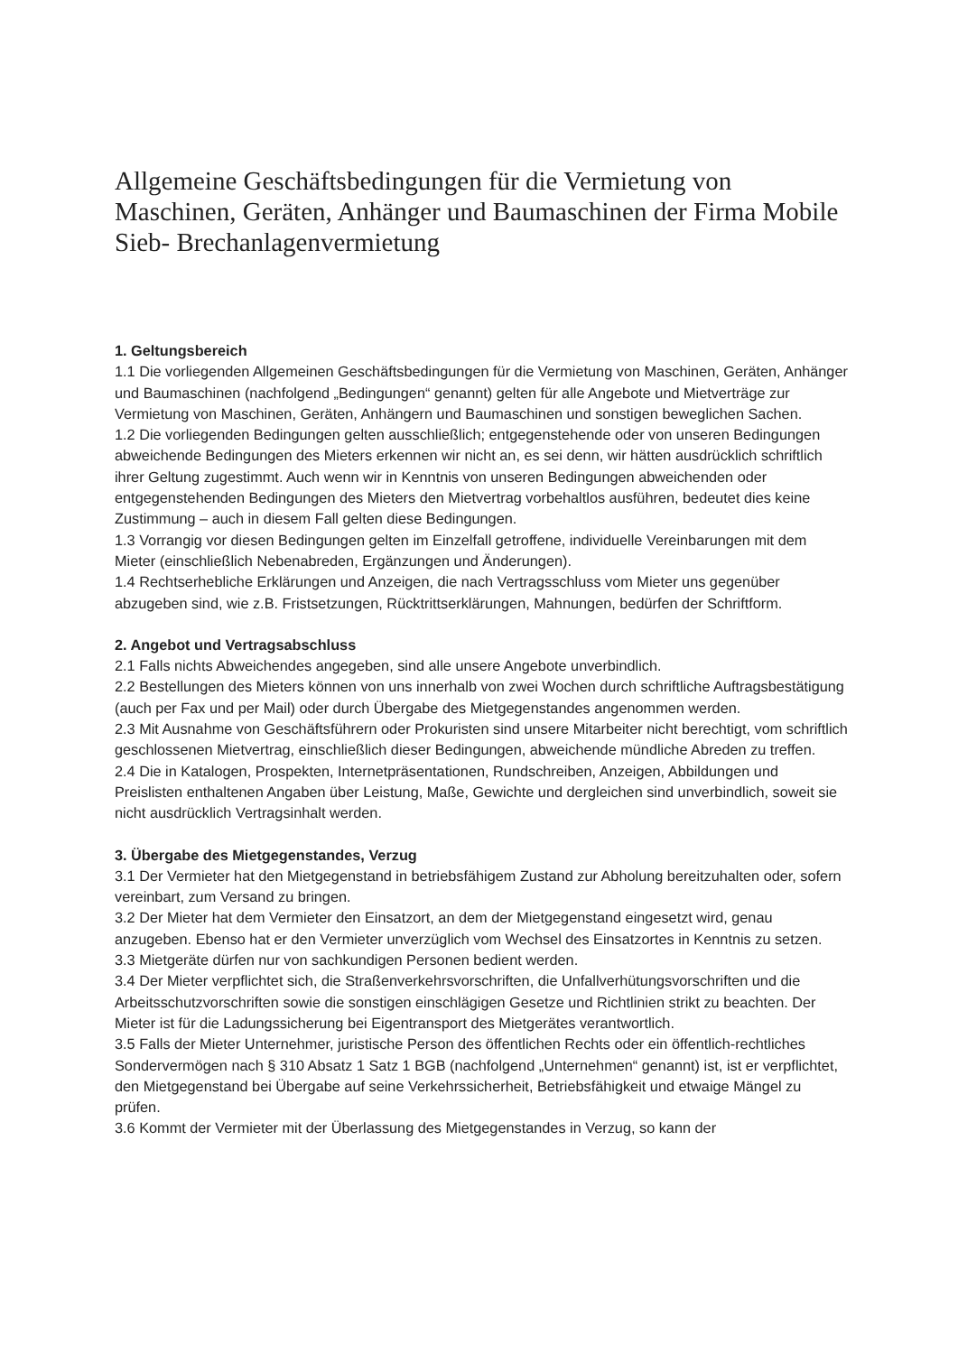Allgemeine Geschäftsbedingungen für die Vermietung von Maschinen, Geräten, Anhänger und Baumaschinen der Firma Mobile Sieb- Brechanlagenvermietung
1. Geltungsbereich
1.1 Die vorliegenden Allgemeinen Geschäftsbedingungen für die Vermietung von Maschinen, Geräten, Anhänger und Baumaschinen (nachfolgend „Bedingungen“ genannt) gelten für alle Angebote und Mietverträge zur Vermietung von Maschinen, Geräten, Anhängern und Baumaschinen und sonstigen beweglichen Sachen.
1.2 Die vorliegenden Bedingungen gelten ausschließlich; entgegenstehende oder von unseren Bedingungen abweichende Bedingungen des Mieters erkennen wir nicht an, es sei denn, wir hätten ausdrücklich schriftlich ihrer Geltung zugestimmt. Auch wenn wir in Kenntnis von unseren Bedingungen abweichenden oder entgegenstehenden Bedingungen des Mieters den Mietvertrag vorbehaltlos ausführen, bedeutet dies keine Zustimmung – auch in diesem Fall gelten diese Bedingungen.
1.3 Vorrangig vor diesen Bedingungen gelten im Einzelfall getroffene, individuelle Vereinbarungen mit dem Mieter (einschließlich Nebenabreden, Ergänzungen und Änderungen).
1.4 Rechtserhebliche Erklärungen und Anzeigen, die nach Vertragsschluss vom Mieter uns gegenüber abzugeben sind, wie z.B. Fristsetzungen, Rücktrittserklärungen, Mahnungen, bedürfen der Schriftform.
2. Angebot und Vertragsabschluss
2.1 Falls nichts Abweichendes angegeben, sind alle unsere Angebote unverbindlich.
2.2 Bestellungen des Mieters können von uns innerhalb von zwei Wochen durch schriftliche Auftragsbestätigung (auch per Fax und per Mail) oder durch Übergabe des Mietgegenstandes angenommen werden.
2.3 Mit Ausnahme von Geschäftsführern oder Prokuristen sind unsere Mitarbeiter nicht berechtigt, vom schriftlich geschlossenen Mietvertrag, einschließlich dieser Bedingungen, abweichende mündliche Abreden zu treffen.
2.4 Die in Katalogen, Prospekten, Internetpräsentationen, Rundschreiben, Anzeigen, Abbildungen und Preislisten enthaltenen Angaben über Leistung, Maße, Gewichte und dergleichen sind unverbindlich, soweit sie nicht ausdrücklich Vertragsinhalt werden.
3. Übergabe des Mietgegenstandes, Verzug
3.1 Der Vermieter hat den Mietgegenstand in betriebsfähigem Zustand zur Abholung bereitzuhalten oder, sofern vereinbart, zum Versand zu bringen.
3.2 Der Mieter hat dem Vermieter den Einsatzort, an dem der Mietgegenstand eingesetzt wird, genau anzugeben. Ebenso hat er den Vermieter unverzüglich vom Wechsel des Einsatzortes in Kenntnis zu setzen.
3.3 Mietgeräte dürfen nur von sachkundigen Personen bedient werden.
3.4 Der Mieter verpflichtet sich, die Straßenverkehrsvorschriften, die Unfallverhütungsvorschriften und die Arbeitsschutzvorschriften sowie die sonstigen einschlägigen Gesetze und Richtlinien strikt zu beachten. Der Mieter ist für die Ladungssicherung bei Eigentransport des Mietgerätes verantwortlich.
3.5 Falls der Mieter Unternehmer, juristische Person des öffentlichen Rechts oder ein öffentlich-rechtliches Sondervermögen nach § 310 Absatz 1 Satz 1 BGB (nachfolgend „Unternehmen“ genannt) ist, ist er verpflichtet, den Mietgegenstand bei Übergabe auf seine Verkehrssicherheit, Betriebsfähigkeit und etwaige Mängel zu prüfen.
3.6 Kommt der Vermieter mit der Überlassung des Mietgegenstandes in Verzug, so kann der